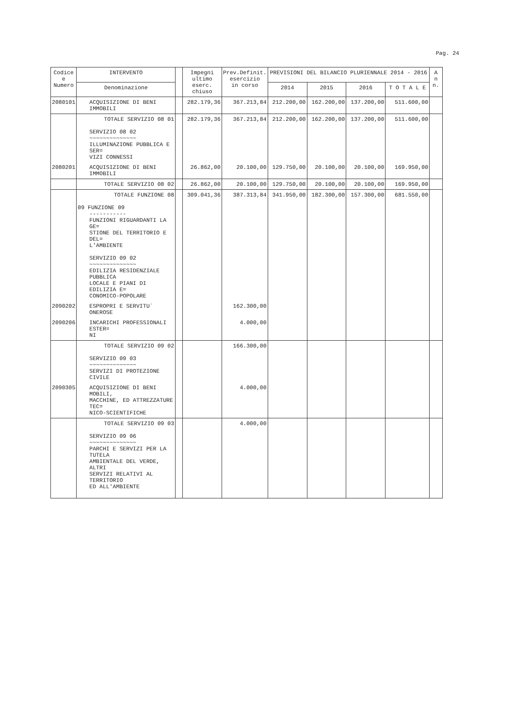Pag. 24
| Codice e Numero | INTERVENTO | | Impegni ultimo eserc. chiuso | Prev.Definit. esercizio in corso | PREVISIONI DEL BILANCIO PLURIENNALE 2014 - 2016 | | | | A n n. |
| --- | --- | --- | --- | --- | --- | --- | --- | --- | --- |
| | Denominazione | | | | 2014 | 2015 | 2016 | T O T A L E | |
| 2080101 | ACQUISIZIONE DI BENI IMMOBILI | | 282.179,36 | 367.213,84 | 212.200,00 | 162.200,00 | 137.200,00 | 511.600,00 | |
| | TOTALE SERVIZIO 08 01 SERVIZIO 08 02 ~~~~~~~~~~~~~~ ILLUMINAZIONE PUBBLICA E SER= VIZI CONNESSI | | 282.179,36 | 367.213,84 | 212.200,00 | 162.200,00 | 137.200,00 | 511.600,00 | |
| 2080201 | ACQUISIZIONE DI BENI IMMOBILI | | 26.862,00 | 20.100,00 | 129.750,00 | 20.100,00 | 20.100,00 | 169.950,00 | |
| | TOTALE SERVIZIO 08 02 | | 26.862,00 | 20.100,00 | 129.750,00 | 20.100,00 | 20.100,00 | 169.950,00 | |
| | TOTALE FUNZIONE 08 09 FUNZIONE 09 ----------- FUNZIONI RIGUARDANTI LA GE= STIONE DEL TERRITORIO E DEL= L'AMBIENTE SERVIZIO 09 02 ~~~~~~~~~~~~~~ EDILIZIA RESIDENZIALE PUBBLICA LOCALE E PIANI DI EDILIZIA E= CONOMICO-POPOLARE | | 309.041,36 | 387.313,84 | 341.950,00 | 182.300,00 | 157.300,00 | 681.550,00 | |
| 2090202 | ESPROPRI E SERVITU` ONEROSE | | | 162.300,00 | | | | | |
| 2090206 | INCARICHI PROFESSIONALI ESTER= NI | | | 4.000,00 | | | | | |
| | TOTALE SERVIZIO 09 02 SERVIZIO 09 03 ~~~~~~~~~~~~~~ SERVIZI DI PROTEZIONE CIVILE | | | 166.300,00 | | | | | |
| 2090305 | ACQUISIZIONE DI BENI MOBILI, MACCHINE, ED ATTREZZATURE TEC= NICO-SCIENTIFICHE | | | 4.000,00 | | | | | |
| | TOTALE SERVIZIO 09 03 SERVIZIO 09 06 ~~~~~~~~~~~~~~ PARCHI E SERVIZI PER LA TUTELA AMBIENTALE DEL VERDE, ALTRI SERVIZI RELATIVI AL TERRITORIO ED ALL'AMBIENTE | | | 4.000,00 | | | | | |